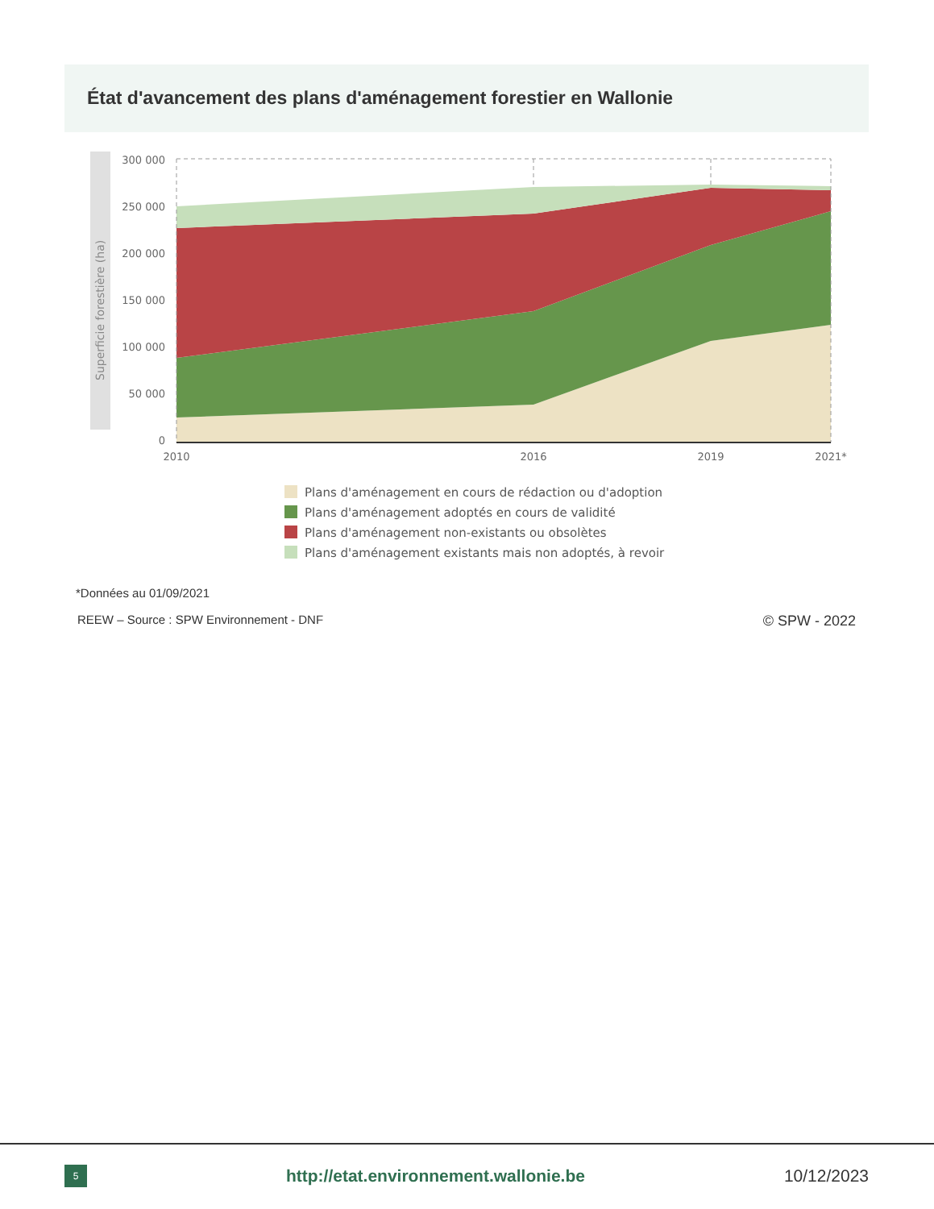État d'avancement des plans d'aménagement forestier en Wallonie
Superficie forestière (ha)
300 000
250 000
200 000
150 000
100 000
50 000
0
2010
2016
2019
2021*
Plans d'aménagement en cours de rédaction ou d'adoption
Plans d'aménagement adoptés en cours de validité
Plans d'aménagement non-existants ou obsolètes
Plans d'aménagement existants mais non adoptés, à revoir
*Données au 01/09/2021
REEW – Source : SPW Environnement - DNF © SPW - 2022
5
http://etat.environnement.wallonie.be
10/12/2023